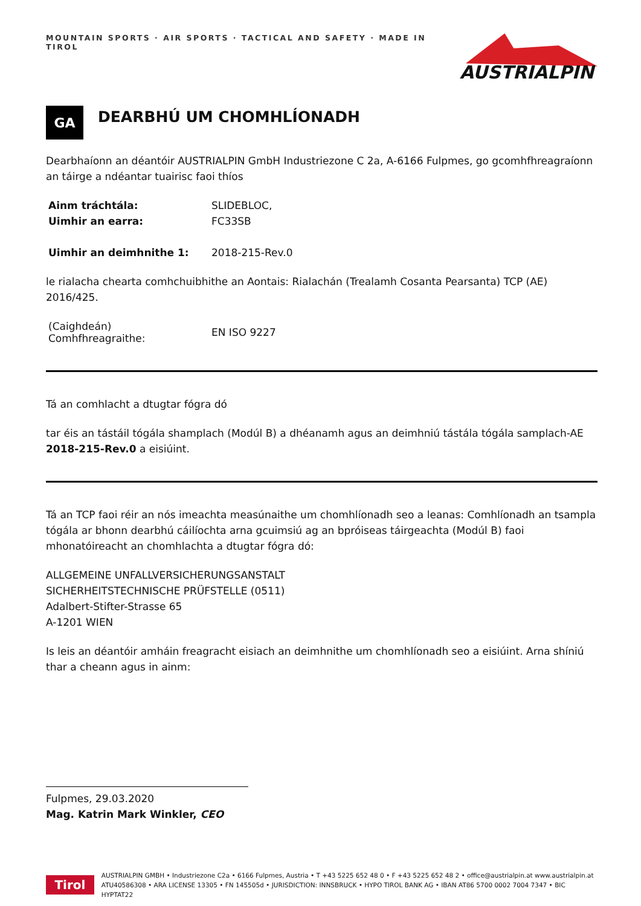MOUNTAIN SPORTS · AIR SPORTS · TACTICAL AND SAFETY · MADE IN TIROL
AUSTRIALPIN
GA
DEARBHÚ UM CHOMHLÍONADH
Dearbhaíonn an déantóir AUSTRIALPIN GmbH Industriezone C 2a, A-6166 Fulpmes, go gcomhfhreagraíonn an táirge a ndéantar tuairisc faoi thíos
| Ainm tráchtála: | SLIDEBLOC, |
| Uimhir an earra: | FC33SB |
| Uimhir an deimhnithe 1: | 2018-215-Rev.0 |
le rialacha chearta comhchuibhithe an Aontais: Rialachán (Trealamh Cosanta Pearsanta) TCP (AE) 2016/425.
| (Caighdeán) Comhfhreagraithe: | EN ISO 9227 |
Tá an comhlacht a dtugtar fógra dó
tar éis an tástáil tógála shamplach (Modúl B) a dhéanamh agus an deimhniú tástála tógála samplach-AE 2018-215-Rev.0 a eisiúint.
Tá an TCP faoi réir an nós imeachta measúnaithe um chomhlíonadh seo a leanas: Comhlíonadh an tsampla tógála ar bhonn dearbhú cáilíochta arna gcuimsiú ag an bpróiseas táirgeachta (Modúl B) faoi mhonatóireacht an chomhlachta a dtugtar fógra dó:
ALLGEMEINE UNFALLVERSICHERUNGSANSTALT
SICHERHEITSTECHNISCHE PRÜFSTELLE (0511)
Adalbert-Stifter-Strasse 65
A-1201 WIEN
Is leis an déantóir amháin freagracht eisiach an deimhnithe um chomhlíonadh seo a eisiúint. Arna shíniú thar a cheann agus in ainm:
Fulpmes, 29.03.2020
Mag. Katrin Mark Winkler, CEO
Tirol
AUSTRIALPIN GMBH • Industriezone C2a • 6166 Fulpmes, Austria • T +43 5225 652 48 0 • F +43 5225 652 48 2 • office@austrialpin.at www.austrialpin.at
ATU40586308 • ARA LICENSE 13305 • FN 145505d • JURISDICTION: INNSBRUCK • HYPO TIROL BANK AG • IBAN AT86 5700 0002 7004 7347 • BIC HYPTAT22